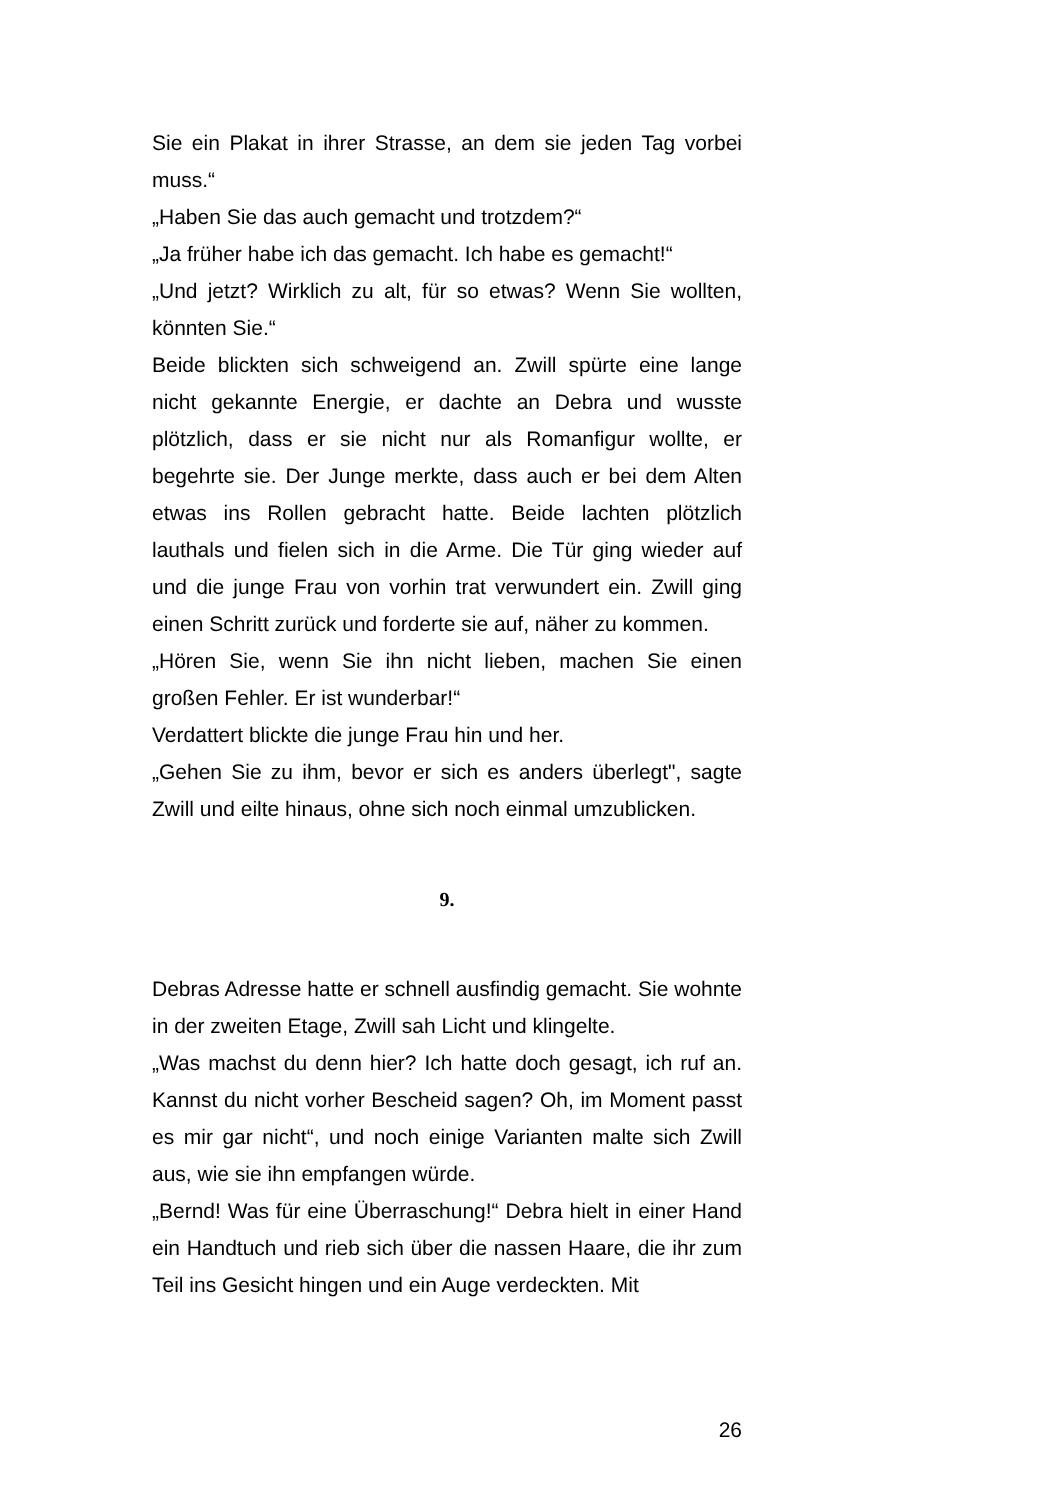Sie ein Plakat in ihrer Strasse, an dem sie jeden Tag vorbei muss.“
„Haben Sie das auch gemacht und trotzdem?“
„Ja früher habe ich das gemacht. Ich habe es gemacht!“
„Und jetzt? Wirklich zu alt, für so etwas? Wenn Sie wollten, könnten Sie.“
Beide blickten sich schweigend an. Zwill spürte eine lange nicht gekannte Energie, er dachte an Debra und wusste plötzlich, dass er sie nicht nur als Romanfigur wollte, er begehrte sie. Der Junge merkte, dass auch er bei dem Alten etwas ins Rollen gebracht hatte. Beide lachten plötzlich lauthals und fielen sich in die Arme. Die Tür ging wieder auf und die junge Frau von vorhin trat verwundert ein. Zwill ging einen Schritt zurück und forderte sie auf, näher zu kommen.
„Hören Sie, wenn Sie ihn nicht lieben, machen Sie einen großen Fehler. Er ist wunderbar!“
Verdattert blickte die junge Frau hin und her.
„Gehen Sie zu ihm, bevor er sich es anders überlegt", sagte Zwill und eilte hinaus, ohne sich noch einmal umzublicken.
9.
Debras Adresse hatte er schnell ausfindig gemacht. Sie wohnte in der zweiten Etage, Zwill sah Licht und klingelte.
„Was machst du denn hier? Ich hatte doch gesagt, ich ruf an. Kannst du nicht vorher Bescheid sagen? Oh, im Moment passt es mir gar nicht“, und noch einige Varianten malte sich Zwill aus, wie sie ihn empfangen würde.
„Bernd! Was für eine Überraschung!“ Debra hielt in einer Hand ein Handtuch und rieb sich über die nassen Haare, die ihr zum Teil ins Gesicht hingen und ein Auge verdeckten. Mit
26